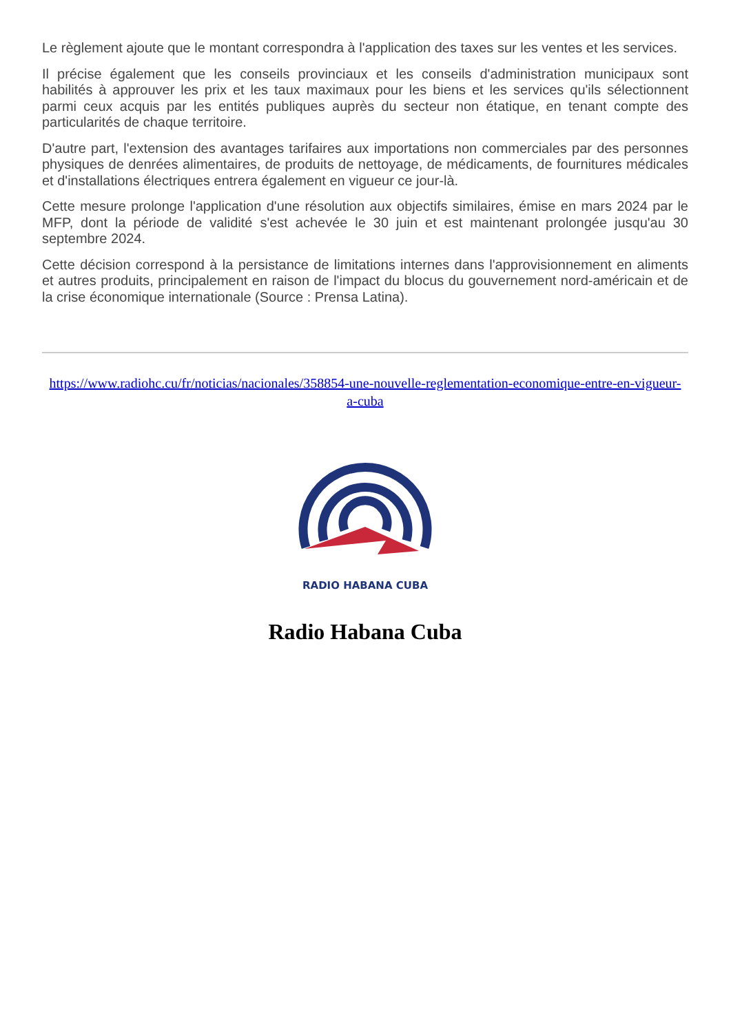Le règlement ajoute que le montant correspondra à l'application des taxes sur les ventes et les services.
Il précise également que les conseils provinciaux et les conseils d'administration municipaux sont habilités à approuver les prix et les taux maximaux pour les biens et les services qu'ils sélectionnent parmi ceux acquis par les entités publiques auprès du secteur non étatique, en tenant compte des particularités de chaque territoire.
D'autre part, l'extension des avantages tarifaires aux importations non commerciales par des personnes physiques de denrées alimentaires, de produits de nettoyage, de médicaments, de fournitures médicales et d'installations électriques entrera également en vigueur ce jour-là.
Cette mesure prolonge l'application d'une résolution aux objectifs similaires, émise en mars 2024 par le MFP, dont la période de validité s'est achevée le 30 juin et est maintenant prolongée jusqu'au 30 septembre 2024.
Cette décision correspond à la persistance de limitations internes dans l'approvisionnement en aliments et autres produits, principalement en raison de l'impact du blocus du gouvernement nord-américain et de la crise économique internationale (Source : Prensa Latina).
https://www.radiohc.cu/fr/noticias/nacionales/358854-une-nouvelle-reglementation-economique-entre-en-vigueur-a-cuba
RADIO HABANA CUBA
Radio Habana Cuba